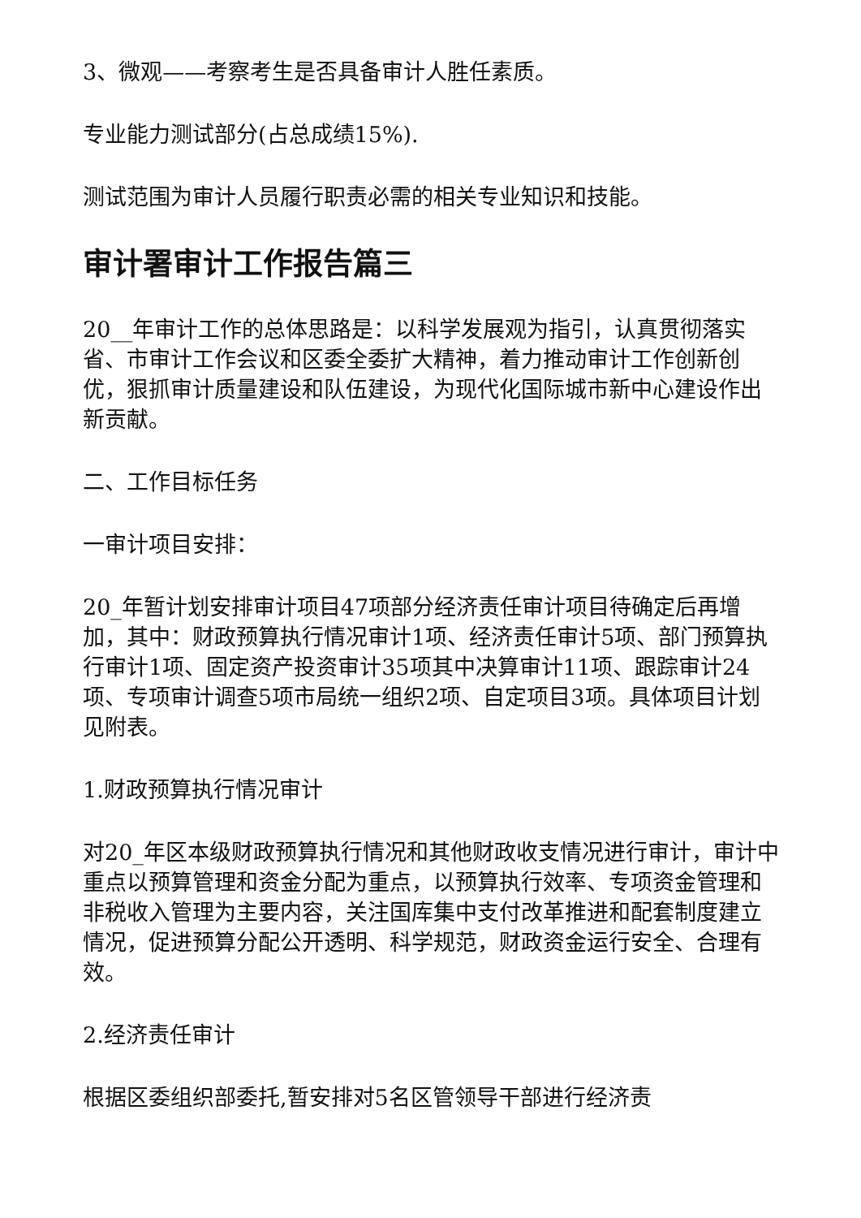3、微观——考察考生是否具备审计人胜任素质。
专业能力测试部分(占总成绩15%).
测试范围为审计人员履行职责必需的相关专业知识和技能。
审计署审计工作报告篇三
20__年审计工作的总体思路是：以科学发展观为指引，认真贯彻落实省、市审计工作会议和区委全委扩大精神，着力推动审计工作创新创优，狠抓审计质量建设和队伍建设，为现代化国际城市新中心建设作出新贡献。
二、工作目标任务
一审计项目安排：
20_年暂计划安排审计项目47项部分经济责任审计项目待确定后再增加，其中：财政预算执行情况审计1项、经济责任审计5项、部门预算执行审计1项、固定资产投资审计35项其中决算审计11项、跟踪审计24项、专项审计调查5项市局统一组织2项、自定项目3项。具体项目计划见附表。
1.财政预算执行情况审计
对20_年区本级财政预算执行情况和其他财政收支情况进行审计，审计中重点以预算管理和资金分配为重点，以预算执行效率、专项资金管理和非税收入管理为主要内容，关注国库集中支付改革推进和配套制度建立情况，促进预算分配公开透明、科学规范，财政资金运行安全、合理有效。
2.经济责任审计
根据区委组织部委托,暂安排对5名区管领导干部进行经济责